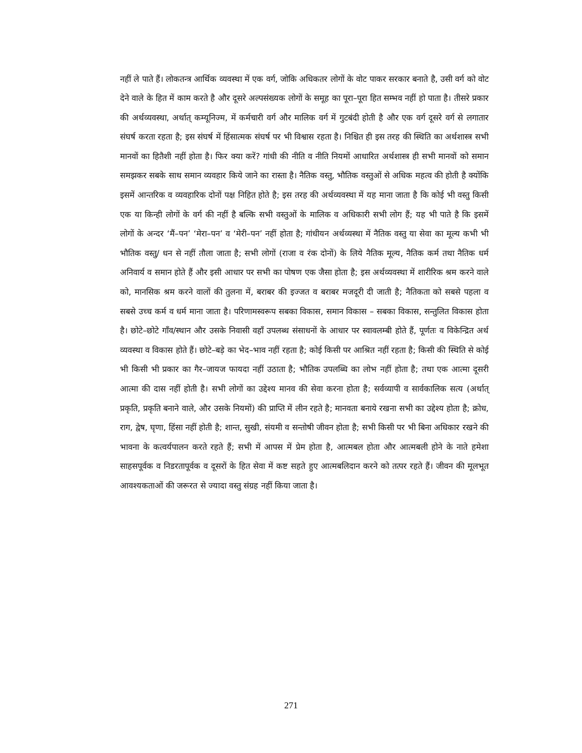नहीं ले पाते हैं। लोकतन्त्र आर्थिक व्यवस्था में एक वर्ग, जोकि अधिकतर लोगों के वोट पाकर सरकार बनाते है, उसी वर्ग को वोट देने वाले के हित में काम करते है और दूसरे अल्पसंख्यक लोगों के समूह का पूरा–पूरा हित सम्भव नहीं हो पाता है। तीसरे प्रकार की अर्थव्यवस्था, अर्थात् कम्यूनिज्म, में कर्मचारी वर्ग और मालिक वर्ग में गुटबंदी होती है और एक वर्ग दूसरे वर्ग से लगातार संघर्ष करता रहता है; इस संघर्ष में हिंसात्मक संघर्ष पर भी विश्वास रहता है। निश्चित ही इस तरह की स्थिति का अर्थशास्त्र सभी मानवों का हितैशी नहीं होता है। फिर क्या करें? गांधी की नीति व नीति नियमों आधारित अर्थशास्त्र ही सभी मानवों को समान समझकर सबके साथ समान व्यवहार किये जाने का रास्ता है। नैतिक वस्तु, भौतिक वस्तुओं से अधिक महत्व की होती है क्योंकि इसमें आन्तरिक व व्यवहारिक दोनों पक्ष निहित होते है; इस तरह की अर्थव्यवस्था में यह माना जाता है कि कोई भी वस्तु किसी एक या किन्ही लोगों के वर्ग की नहीं है बल्कि सभी वस्तुओं के मालिक व अधिकारी सभी लोग हैं; यह भी पाते है कि इसमें लोगों के अन्दर ‘मैं–पन’ ‘मेरा–पन’ व ‘मेरी–पन’ नहीं होता है; गांधीयन अर्थव्यस्था में नैतिक वस्तु या सेवा का मूल्य कभी भी भौतिक वस्तु/ धन से नहीं तौला जाता है; सभी लोगों (राजा व रंक दोनों) के लिये नैतिक मूल्य, नैतिक कर्म तथा नैतिक धर्म अनिवार्य व समान होते हैं और इसी आधार पर सभी का पोषण एक जैसा होता है; इस अर्थव्यवस्था में शारीरिक श्रम करने वाले को, मानसिक श्रम करने वालों की तुलना में, बराबर की इज्जत व बराबर मजदूरी दी जाती है; नैतिकता को सबसे पहला व सबसे उच्च कर्म व धर्म माना जाता है। परिणामस्वरूप सबका विकास, समान विकास – सबका विकास, सन्तुलित विकास होता है। छोटे–छोटे गाँव/स्थान और उसके निवासी वहाँ उपलब्ध संसाधनों के आधार पर स्वावलम्बी होते हैं, पूर्णतः व विकेन्द्रित अर्थ व्यवस्था व विकास होते हैं। छोटे–बड़े का भेद–भाव नहीं रहता है; कोई किसी पर आश्रित नहीं रहता है; किसी की स्थिति से कोई भी किसी भी प्रकार का गैर–जायज फायदा नहीं उठाता है; भौतिक उपलब्धि का लोभ नहीं होता है; तथा एक आत्मा दूसरी आत्मा की दास नहीं होती है। सभी लोगों का उद्देश्य मानव की सेवा करना होता है; सर्वव्यापी व सार्वकालिक सत्य (अर्थात् प्रकृति, प्रकृति बनाने वाले, और उसके नियमों) की प्राप्ति में लीन रहते है; मानवता बनाये रखना सभी का उद्देश्य होता है; क्रोध, राग, द्वेष, घृणा, हिंसा नहीं होती है; शान्त, सुखी, संयमी व सन्तोषी जीवन होता है; सभी किसी पर भी बिना अधिकार रखने की भावना के कत्वर्यपालन करते रहते हैं; सभी में आपस में प्रेम होता है, आत्मबल होता और आत्मबली होने के नाते हमेशा साहसपूर्वक व निडरतापूर्वक व दूसरों के हित सेवा में कष्ट सहते हुए आत्मबलिदान करने को तत्पर रहते हैं। जीवन की मूलभूत आवश्यकताओं की जरूरत से ज्यादा वस्तु संग्रह नहीं किया जाता है।
271